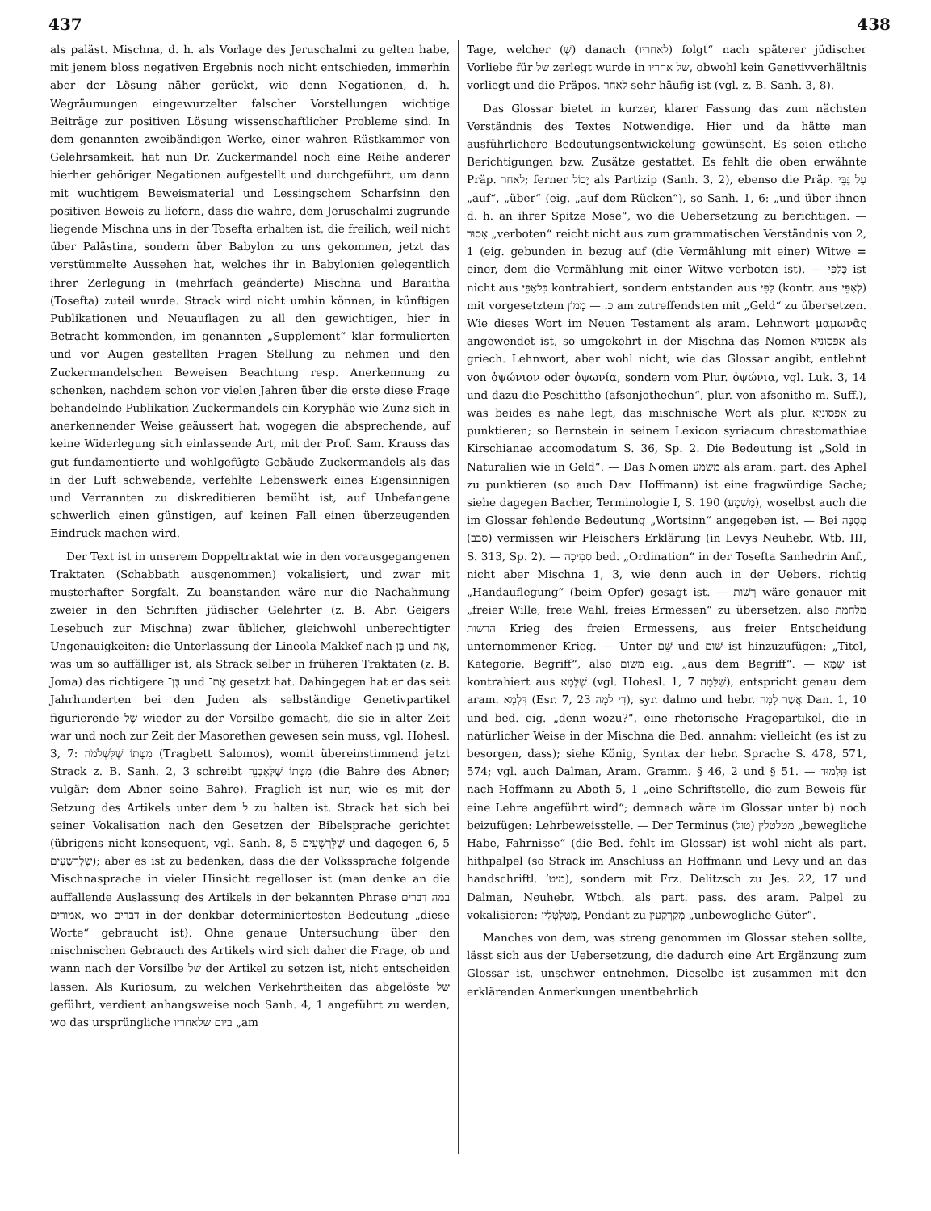437 438
als paläst. Mischna, d. h. als Vorlage des Jeruschalmi zu gelten habe, mit jenem bloss negativen Ergebnis noch nicht entschieden, immerhin aber der Lösung näher gerückt, wie denn Negationen, d. h. Wegräumungen eingewurzelter falscher Vorstellungen wichtige Beiträge zur positiven Lösung wissenschaftlicher Probleme sind. In dem genannten zweibändigen Werke, einer wahren Rüstkammer von Gelehrsamkeit, hat nun Dr. Zuckermandel noch eine Reihe anderer hierher gehöriger Negationen aufgestellt und durchgeführt, um dann mit wuchtigem Beweismaterial und Lessingschem Scharfsinn den positiven Beweis zu liefern, dass die wahre, dem Jeruschalmi zugrunde liegende Mischna uns in der Tosefta erhalten ist, die freilich, weil nicht über Palästina, sondern über Babylon zu uns gekommen, jetzt das verstümmelte Aussehen hat, welches ihr in Babylonien gelegentlich ihrer Zerlegung in (mehrfach geänderte) Mischna und Baraitha (Tosefta) zuteil wurde. Strack wird nicht umhin können, in künftigen Publikationen und Neuauflagen zu all den gewichtigen, hier in Betracht kommenden, im genannten „Supplement“ klar formulierten und vor Augen gestellten Fragen Stellung zu nehmen und den Zuckermandelschen Beweisen Beachtung resp. Anerkennung zu schenken, nachdem schon vor vielen Jahren über die erste diese Frage behandelnde Publikation Zuckermandels ein Koryphäe wie Zunz sich in anerkennender Weise geäussert hat, wogegen die absprechende, auf keine Widerlegung sich einlassende Art, mit der Prof. Sam. Krauss das gut fundamentierte und wohlgefügte Gebäude Zuckermandels als das in der Luft schwebende, verfehlte Lebenswerk eines Eigensinnigen und Verrannten zu diskreditieren bemüht ist, auf Unbefangene schwerlich einen günstigen, auf keinen Fall einen überzeugenden Eindruck machen wird.
Der Text ist in unserem Doppeltraktat wie in den vorausgegangenen Traktaten (Schabbath ausgenommen) vokalisiert, und zwar mit musterhafter Sorgfalt. Zu beanstanden wäre nur die Nachahmung zweier in den Schriften jüdischer Gelehrter (z. B. Abr. Geigers Lesebuch zur Mischna) zwar üblicher, gleichwohl unberechtigter Ungenauigkeiten: die Unterlassung der Lineola Makkef nach בֶּן und אֶת, was um so auffälliger ist, als Strack selber in früheren Traktaten (z. B. Joma) das richtigere בֶּן־ und אֶת־ gesetzt hat. Dahingegen hat er das seit Jahrhunderten bei den Juden als selbständige Genetivpartikel figurierende שֶׁל wieder zu der Vorsilbe gemacht, die sie in alter Zeit war und noch zur Zeit der Masorethen gewesen sein muss, vgl. Hohesl. 3, 7: מִטָּתוֹ שֶׁלִּשְׁלֹמֹה (Tragbett Salomos), womit übereinstimmend jetzt Strack z. B. Sanh. 2, 3 schreibt מִטָּתוֹ שֶׁלְּאַבְנֵר (die Bahre des Abner; vulgär: dem Abner seine Bahre). Fraglich ist nur, wie es mit der Setzung des Artikels unter dem ל zu halten ist. Strack hat sich bei seiner Vokalisation nach den Gesetzen der Bibelsprache gerichtet (übrigens nicht konsequent, vgl. Sanh. 8, 5 שֶׁלָּרְשָׁעִים und dagegen 6, 5 שֶׁלִּרְשָׁעִים); aber es ist zu bedenken, dass die der Volkssprache folgende Mischnasprache in vieler Hinsicht regelloser ist (man denke an die auffallende Auslassung des Artikels in der bekannten Phrase במה דברים אמורים, wo דברים in der denkbar determiniertesten Bedeutung „diese Worte“ gebraucht ist). Ohne genaue Untersuchung über den mischnischen Gebrauch des Artikels wird sich daher die Frage, ob und wann nach der Vorsilbe של der Artikel zu setzen ist, nicht entscheiden lassen. Als Kuriosum, zu welchen Verkehrtheiten das abgelöste של geführt, verdient anhangsweise noch Sanh. 4, 1 angeführt zu werden, wo das ursprüngliche ביום שלאחריו „am
Tage, welcher (שֶׁ) danach (לאחריו) folgt“ nach späterer jüdischer Vorliebe für של zerlegt wurde in של אחריו, obwohl kein Genetivverhältnis vorliegt und die Präpos. לאחר sehr häufig ist (vgl. z. B. Sanh. 3, 8).
Das Glossar bietet in kurzer, klarer Fassung das zum nächsten Verständnis des Textes Notwendige. Hier und da hätte man ausführlichere Bedeutungsentwickelung gewünscht. Es seien etliche Berichtigungen bzw. Zusätze gestattet. Es fehlt die oben erwähnte Präp. לאחר; ferner יָכוֹל als Partizip (Sanh. 3, 2), ebenso die Präp. עַל גַּבֵּי „auf“, „über“ (eig. „auf dem Rücken“), so Sanh. 1, 6: „und über ihnen d. h. an ihrer Spitze Mose“, wo die Uebersetzung zu berichtigen. — אָסוּר „verboten“ reicht nicht aus zum grammatischen Verständnis von 2, 1 (eig. gebunden in bezug auf (die Vermählung mit einer) Witwe = einer, dem die Vermählung mit einer Witwe verboten ist). — כְּלַפֵּי ist nicht aus כִּלְאַפֵּי kontrahiert, sondern entstanden aus לַפֵּי (kontr. aus לְאַפֵּי) mit vorgesetztem כּ. — מָמוֹן am zutreffendsten mit „Geld“ zu übersetzen. Wie dieses Wort im Neuen Testament als aram. Lehnwort μαμωνᾶς angewendet ist, so umgekehrt in der Mischna das Nomen אפסוניא als griech. Lehnwort, aber wohl nicht, wie das Glossar angibt, entlehnt von ὀψώνιον oder ὀψωνία, sondern vom Plur. ὀψώνια, vgl. Luk. 3, 14 und dazu die Peschittho (afsonjothechun“, plur. von afsonitho m. Suff.), was beides es nahe legt, das mischnische Wort als plur. אפסוניָא zu punktieren; so Bernstein in seinem Lexicon syriacum chrestomathiae Kirschianae accomodatum S. 36, Sp. 2. Die Bedeutung ist „Sold in Naturalien wie in Geld“. — Das Nomen משמע als aram. part. des Aphel zu punktieren (so auch Dav. Hoffmann) ist eine fragwürdige Sache; siehe dagegen Bacher, Terminologie I, S. 190 (מַשְׁמָע), woselbst auch die im Glossar fehlende Bedeutung „Wortsinn“ angegeben ist. — Bei מְסִבָּה (סבב) vermissen wir Fleischers Erklärung (in Levys Neuhebr. Wtb. III, S. 313, Sp. 2). — סְמִיכָה bed. „Ordination“ in der Tosefta Sanhedrin Anf., nicht aber Mischna 1, 3, wie denn auch in der Uebers. richtig „Handauflegung“ (beim Opfer) gesagt ist. — רְשׁוּת wäre genauer mit „freier Wille, freie Wahl, freies Ermessen“ zu übersetzen, also מלחמת הרשות Krieg des freien Ermessens, aus freier Entscheidung unternommener Krieg. — Unter שֵׁם und שׁוּם ist hinzuzufügen: „Titel, Kategorie, Begriff“, also משום eig. „aus dem Begriff“. — שֶׁמָּא ist kontrahiert aus שֶׁלְּמָא (vgl. Hohesl. 1, 7 שַׁלָּמָה), entspricht genau dem aram. דִּלְמָא (Esr. 7, 23 דִּי לְמָה), syr. dalmo und hebr. אֲשֶׁר לָמָּה Dan. 1, 10 und bed. eig. „denn wozu?“, eine rhetorische Fragepartikel, die in natürlicher Weise in der Mischna die Bed. annahm: vielleicht (es ist zu besorgen, dass); siehe König, Syntax der hebr. Sprache S. 478, 571, 574; vgl. auch Dalman, Aram. Gramm. § 46, 2 und § 51. — תַּלְמוּד ist nach Hoffmann zu Aboth 5, 1 „eine Schriftstelle, die zum Beweis für eine Lehre angeführt wird“; demnach wäre im Glossar unter b) noch beizufügen: Lehrbeweisstelle. — Der Terminus מטלטלין (טול) „bewegliche Habe, Fahrnisse“ (die Bed. fehlt im Glossar) ist wohl nicht als part. hithpalpel (so Strack im Anschluss an Hoffmann und Levy und an das handschriftl. ‘מיט), sondern mit Frz. Delitzsch zu Jes. 22, 17 und Dalman, Neuhebr. Wtbch. als part. pass. des aram. Palpel zu vokalisieren: מְטֻלְטְלִין, Pendant zu מְקַרְקְעִין „unbewegliche Güter“.
Manches von dem, was streng genommen im Glossar stehen sollte, lässt sich aus der Uebersetzung, die dadurch eine Art Ergänzung zum Glossar ist, unschwer entnehmen. Dieselbe ist zusammen mit den erklärenden Anmerkungen unentbehrlich